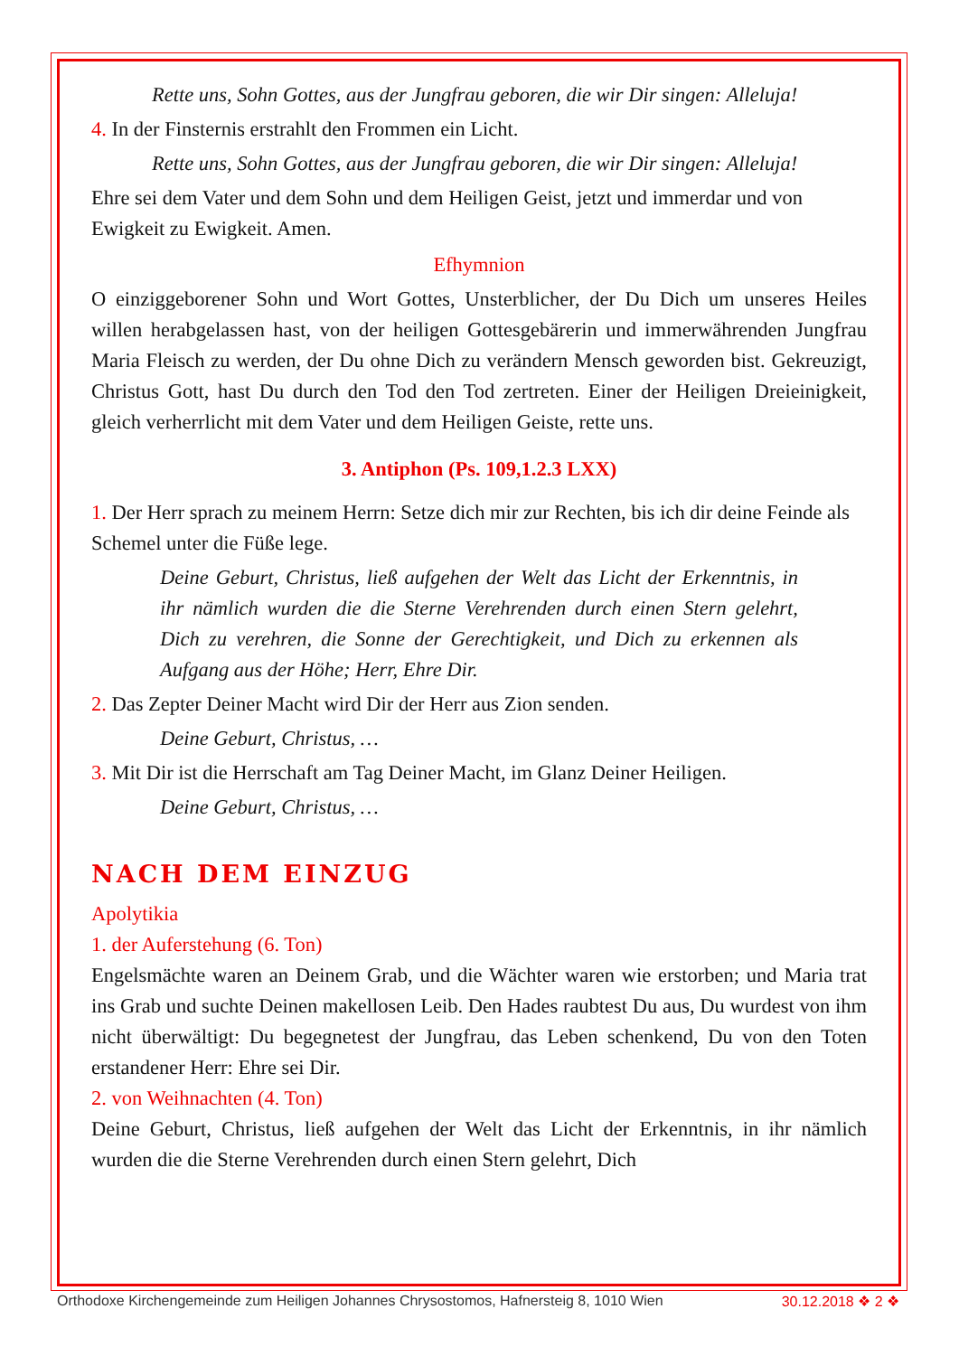Rette uns, Sohn Gottes, aus der Jungfrau geboren, die wir Dir singen: Alleluja!
4. In der Finsternis erstrahlt den Frommen ein Licht.
Rette uns, Sohn Gottes, aus der Jungfrau geboren, die wir Dir singen: Alleluja!
Ehre sei dem Vater und dem Sohn und dem Heiligen Geist, jetzt und immerdar und von Ewigkeit zu Ewigkeit. Amen.
Efhymnion
O einziggeborener Sohn und Wort Gottes, Unsterblicher, der Du Dich um unseres Heiles willen herabgelassen hast, von der heiligen Gottesgebärerin und immerwährenden Jungfrau Maria Fleisch zu werden, der Du ohne Dich zu verändern Mensch geworden bist. Gekreuzigt, Christus Gott, hast Du durch den Tod den Tod zertreten. Einer der Heiligen Dreieinigkeit, gleich verherrlicht mit dem Vater und dem Heiligen Geiste, rette uns.
3. Antiphon (Ps. 109,1.2.3 LXX)
1. Der Herr sprach zu meinem Herrn: Setze dich mir zur Rechten, bis ich dir deine Feinde als Schemel unter die Füße lege.
Deine Geburt, Christus, ließ aufgehen der Welt das Licht der Erkenntnis, in ihr nämlich wurden die die Sterne Verehrenden durch einen Stern gelehrt, Dich zu verehren, die Sonne der Gerechtigkeit, und Dich zu erkennen als Aufgang aus der Höhe; Herr, Ehre Dir.
2. Das Zepter Deiner Macht wird Dir der Herr aus Zion senden.
Deine Geburt, Christus, …
3. Mit Dir ist die Herrschaft am Tag Deiner Macht, im Glanz Deiner Heiligen.
Deine Geburt, Christus, …
NACH DEM EINZUG
Apolytikia
1. der Auferstehung (6. Ton)
Engelsmächte waren an Deinem Grab, und die Wächter waren wie erstorben; und Maria trat ins Grab und suchte Deinen makellosen Leib. Den Hades raubtest Du aus, Du wurdest von ihm nicht überwältigt: Du begegnetest der Jungfrau, das Leben schenkend, Du von den Toten erstandener Herr: Ehre sei Dir.
2. von Weihnachten (4. Ton)
Deine Geburt, Christus, ließ aufgehen der Welt das Licht der Erkenntnis, in ihr nämlich wurden die die Sterne Verehrenden durch einen Stern gelehrt, Dich
Orthodoxe Kirchengemeinde zum Heiligen Johannes Chrysostomos, Hafnersteig 8, 1010 Wien 30.12.2018 ❖ 2 ❖